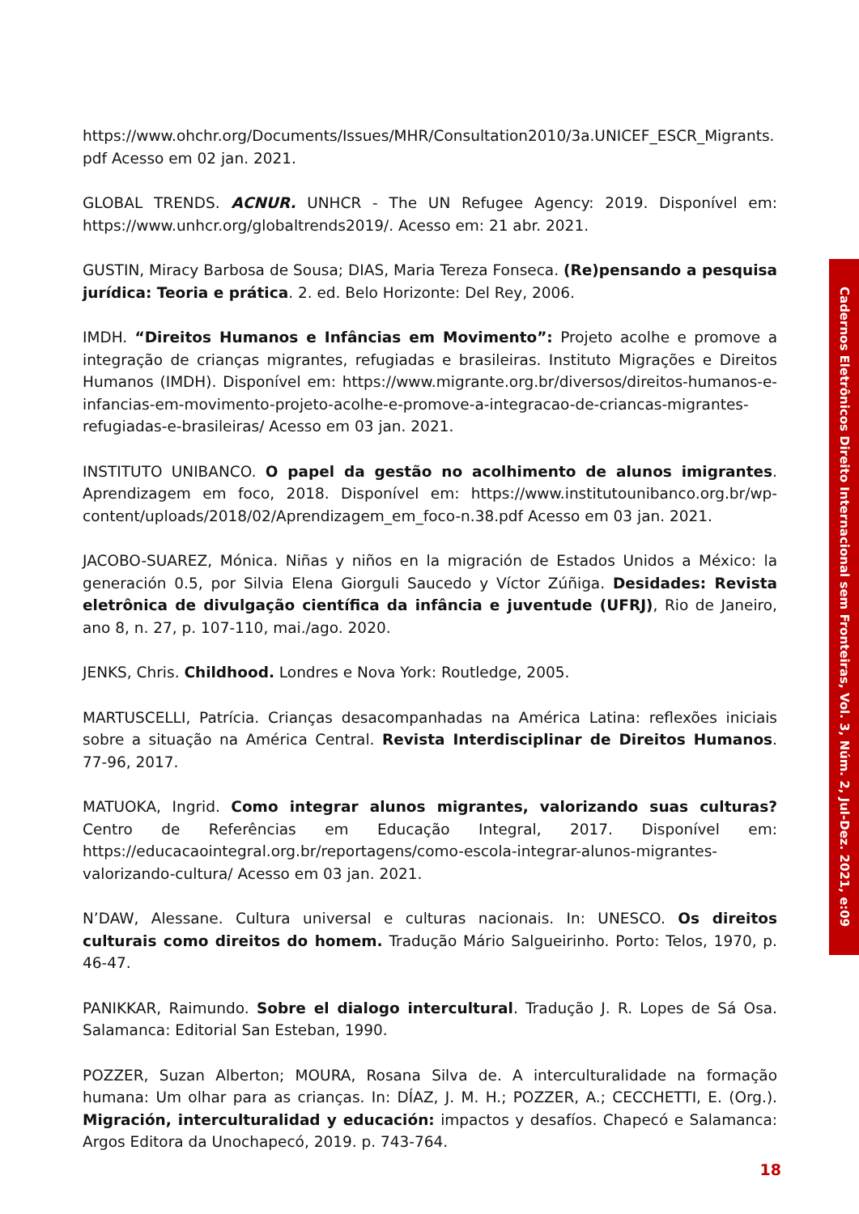https://www.ohchr.org/Documents/Issues/MHR/Consultation2010/3a.UNICEF_ESCR_Migrants. pdf Acesso em 02 jan. 2021.
GLOBAL TRENDS. ACNUR. UNHCR - The UN Refugee Agency: 2019. Disponível em: https://www.unhcr.org/globaltrends2019/. Acesso em: 21 abr. 2021.
GUSTIN, Miracy Barbosa de Sousa; DIAS, Maria Tereza Fonseca. (Re)pensando a pesquisa jurídica: Teoria e prática. 2. ed. Belo Horizonte: Del Rey, 2006.
IMDH. “Direitos Humanos e Infâncias em Movimento”: Projeto acolhe e promove a integração de crianças migrantes, refugiadas e brasileiras. Instituto Migrações e Direitos Humanos (IMDH). Disponível em: https://www.migrante.org.br/diversos/direitos-humanos-e-infancias-em-movimento-projeto-acolhe-e-promove-a-integracao-de-criancas-migrantes-refugiadas-e-brasileiras/ Acesso em 03 jan. 2021.
INSTITUTO UNIBANCO. O papel da gestão no acolhimento de alunos imigrantes. Aprendizagem em foco, 2018. Disponível em: https://www.institutounibanco.org.br/wp-content/uploads/2018/02/Aprendizagem_em_foco-n.38.pdf Acesso em 03 jan. 2021.
JACOBO-SUAREZ, Mónica. Niñas y niños en la migración de Estados Unidos a México: la generación 0.5, por Silvia Elena Giorguli Saucedo y Víctor Zúñiga. Desidades: Revista eletrônica de divulgação científica da infância e juventude (UFRJ), Rio de Janeiro, ano 8, n. 27, p. 107-110, mai./ago. 2020.
JENKS, Chris. Childhood. Londres e Nova York: Routledge, 2005.
MARTUSCELLI, Patrícia. Crianças desacompanhadas na América Latina: reflexões iniciais sobre a situação na América Central. Revista Interdisciplinar de Direitos Humanos. 77-96, 2017.
MATUOKA, Ingrid. Como integrar alunos migrantes, valorizando suas culturas? Centro de Referências em Educação Integral, 2017. Disponível em: https://educacaointegral.org.br/reportagens/como-escola-integrar-alunos-migrantes-valorizando-cultura/ Acesso em 03 jan. 2021.
N’DAW, Alessane. Cultura universal e culturas nacionais. In: UNESCO. Os direitos culturais como direitos do homem. Tradução Mário Salgueirinho. Porto: Telos, 1970, p. 46-47.
PANIKKAR, Raimundo. Sobre el dialogo intercultural. Tradução J. R. Lopes de Sá Osa. Salamanca: Editorial San Esteban, 1990.
POZZER, Suzan Alberton; MOURA, Rosana Silva de. A interculturalidade na formação humana: Um olhar para as crianças. In: DÍAZ, J. M. H.; POZZER, A.; CECCHETTI, E. (Org.). Migración, interculturalidad y educación: impactos y desafíos. Chapecó e Salamanca: Argos Editora da Unochapecó, 2019. p. 743-764.
Cadernos Eletrônicos Direito Internacional sem Fronteiras, Vol. 3, Núm. 2, Jul-Dez. 2021, e:09
18